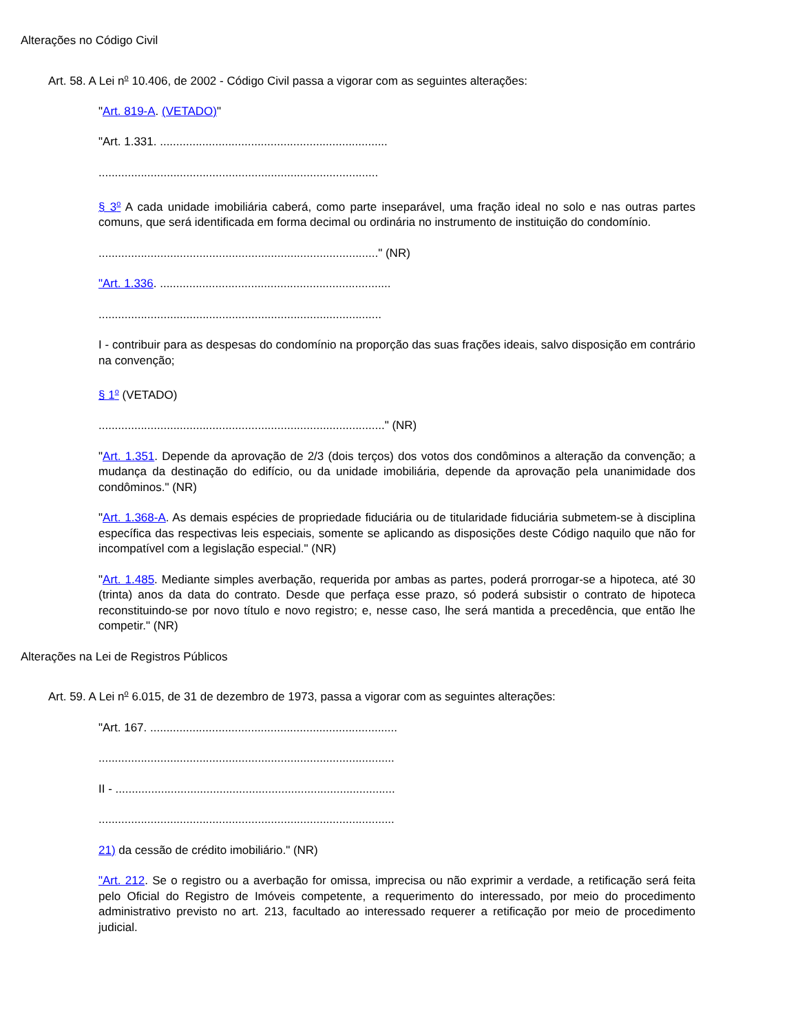Alterações no Código Civil
Art. 58. A Lei n<sup>o</sup> 10.406, de 2002 - Código Civil passa a vigorar com as seguintes alterações:
"Art. 819-A. (VETADO)"
"Art. 1.331. ......................................................................
......................................................................................
§ 3<sup>o</sup> A cada unidade imobiliária caberá, como parte inseparável, uma fração ideal no solo e nas outras partes comuns, que será identificada em forma decimal ou ordinária no instrumento de instituição do condomínio.
......................................................................................" (NR)
"Art. 1.336. .......................................................................
.......................................................................................
I - contribuir para as despesas do condomínio na proporção das suas frações ideais, salvo disposição em contrário na convenção;
§ 1<sup>o</sup> (VETADO)
........................................................................................" (NR)
"Art. 1.351. Depende da aprovação de 2/3 (dois terços) dos votos dos condôminos a alteração da convenção; a mudança da destinação do edifício, ou da unidade imobiliária, depende da aprovação pela unanimidade dos condôminos." (NR)
"Art. 1.368-A. As demais espécies de propriedade fiduciária ou de titularidade fiduciária submetem-se à disciplina específica das respectivas leis especiais, somente se aplicando as disposições deste Código naquilo que não for incompatível com a legislação especial." (NR)
"Art. 1.485. Mediante simples averbação, requerida por ambas as partes, poderá prorrogar-se a hipoteca, até 30 (trinta) anos da data do contrato. Desde que perfaça esse prazo, só poderá subsistir o contrato de hipoteca reconstituindo-se por novo título e novo registro; e, nesse caso, lhe será mantida a precedência, que então lhe competir." (NR)
Alterações na Lei de Registros Públicos
Art. 59. A Lei n<sup>o</sup> 6.015, de 31 de dezembro de 1973, passa a vigorar com as seguintes alterações:
"Art. 167. ............................................................................
...........................................................................................
II - ......................................................................................
...........................................................................................
21) da cessão de crédito imobiliário." (NR)
"Art. 212. Se o registro ou a averbação for omissa, imprecisa ou não exprimir a verdade, a retificação será feita pelo Oficial do Registro de Imóveis competente, a requerimento do interessado, por meio do procedimento administrativo previsto no art. 213, facultado ao interessado requerer a retificação por meio de procedimento judicial.